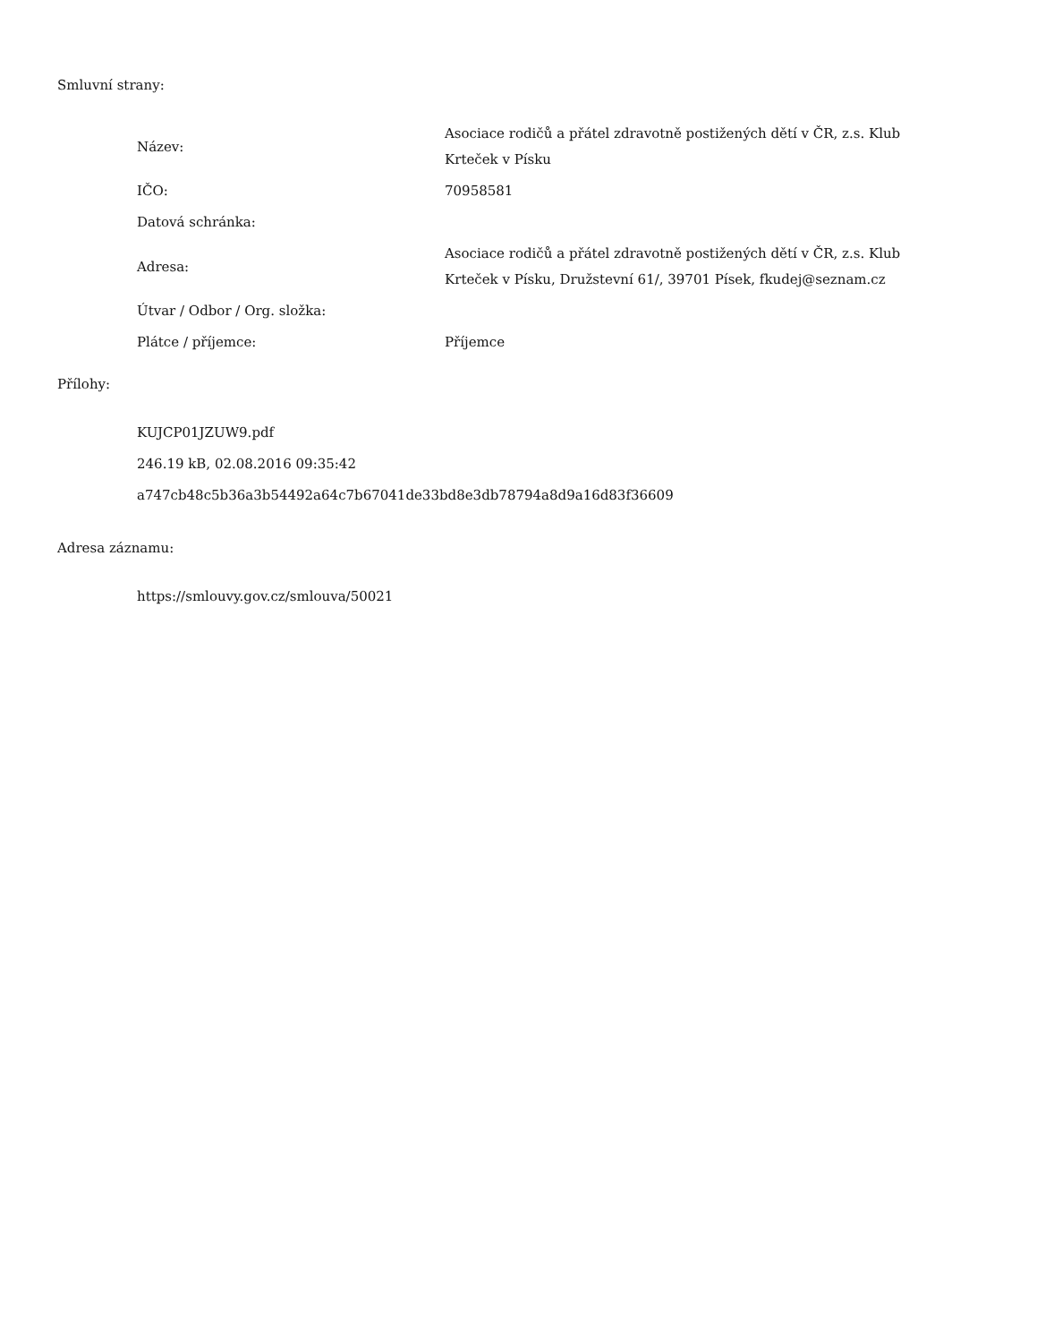Smluvní strany:
| Název: | Asociace rodičů a přátel zdravotně postižených dětí v ČR, z.s. Klub Krteček v Písku |
| IČO: | 70958581 |
| Datová schránka: | |
| Adresa: | Asociace rodičů a přátel zdravotně postižených dětí v ČR, z.s. Klub Krteček v Písku, Družstevní 61/, 39701 Písek, fkudej@seznam.cz |
| Útvar / Odbor / Org. složka: | |
| Plátce / příjemce: | Příjemce |
Přílohy:
KUJCP01JZUW9.pdf
246.19 kB, 02.08.2016 09:35:42
a747cb48c5b36a3b54492a64c7b67041de33bd8e3db78794a8d9a16d83f36609
Adresa záznamu:
https://smlouvy.gov.cz/smlouva/50021